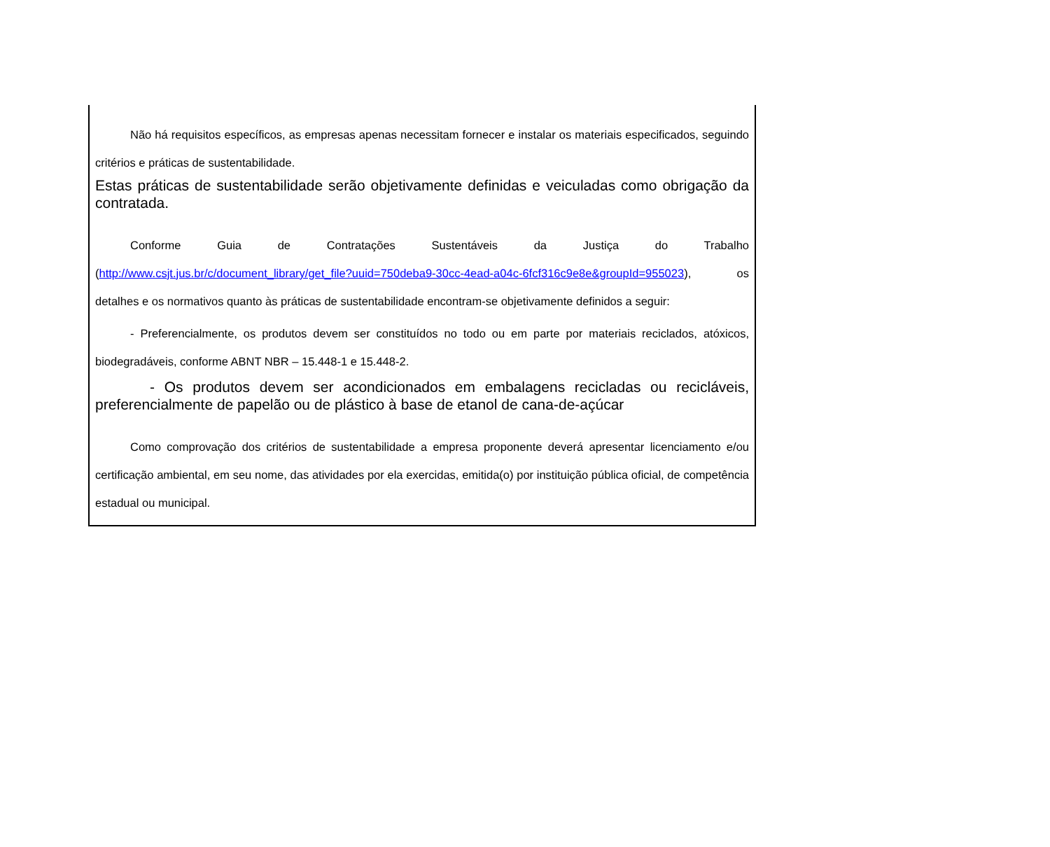Não há requisitos específicos, as empresas apenas necessitam fornecer e instalar os materiais especificados, seguindo critérios e práticas de sustentabilidade.
Estas práticas de sustentabilidade serão objetivamente definidas e veiculadas como obrigação da contratada.
Conforme Guia de Contratações Sustentáveis da Justiça do Trabalho
(http://www.csjt.jus.br/c/document_library/get_file?uuid=750deba9-30cc-4ead-a04c-6fcf316c9e8e&groupId=955023), os detalhes e os normativos quanto às práticas de sustentabilidade encontram-se objetivamente definidos a seguir:
- Preferencialmente, os produtos devem ser constituídos no todo ou em parte por materiais reciclados, atóxicos, biodegradáveis, conforme ABNT NBR – 15.448-1 e 15.448-2.
- Os produtos devem ser acondicionados em embalagens recicladas ou recicláveis, preferencialmente de papelão ou de plástico à base de etanol de cana-de-açúcar
Como comprovação dos critérios de sustentabilidade a empresa proponente deverá apresentar licenciamento e/ou certificação ambiental, em seu nome, das atividades por ela exercidas, emitida(o) por instituição pública oficial, de competência estadual ou municipal.